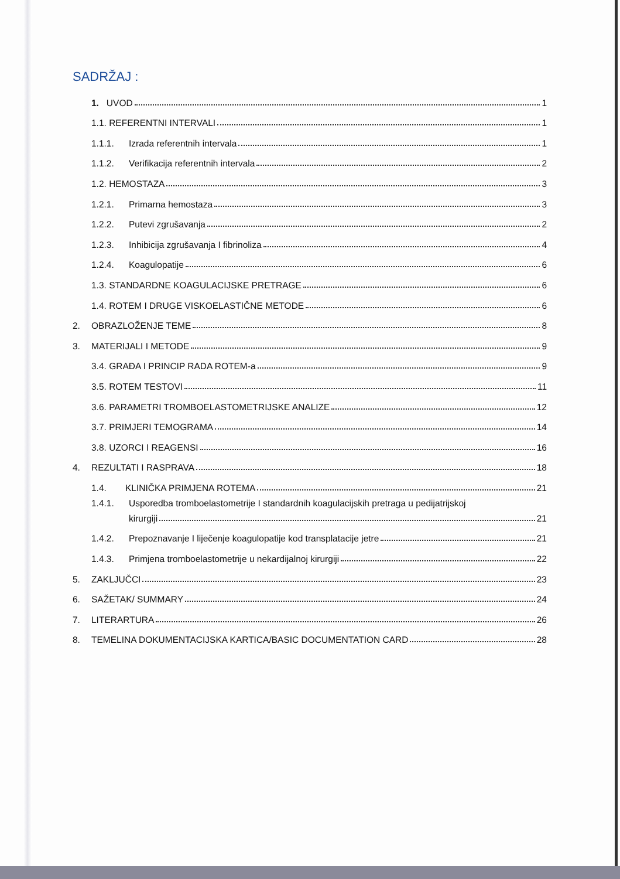SADRŽAJ :
1. UVOD 1
1.1. REFERENTNI INTERVALI 1
1.1.1. Izrada referentnih intervala 1
1.1.2. Verifikacija referentnih intervala 2
1.2. HEMOSTAZA 3
1.2.1. Primarna hemostaza 3
1.2.2. Putevi zgrušavanja 2
1.2.3. Inhibicija zgrušavanja I fibrinoliza 4
1.2.4. Koagulopatije 6
1.3. STANDARDNE KOAGULACIJSKE PRETRAGE 6
1.4. ROTEM I DRUGE VISKOELASTIČNE METODE 6
2. OBRAZLOŽENJE TEME 8
3. MATERIJALI I METODE 9
3.4. GRAĐA I PRINCIP RADA ROTEM-a 9
3.5. ROTEM TESTOVI 11
3.6. PARAMETRI TROMBOELASTOMETRIJSKE ANALIZE 12
3.7. PRIMJERI TEMOGRAMA 14
3.8. UZORCI I REAGENSI 16
4. REZULTATI I RASPRAVA 18
1.4. KLINIČKA PRIMJENA ROTEMA 21
1.4.1. Usporedba tromboelastometrije I standardnih koagulacijskih pretraga u pedijatrijskoj
kirurgiji 21
1.4.2. Prepoznavanje I liječenje koagulopatije kod transplatacije jetre 21
1.4.3. Primjena tromboelastometrije u nekardijalnoj kirurgiji 22
5. ZAKLJUČCI 23
6. SAŽETAK/ SUMMARY 24
7. LITERARTURA 26
8. TEMELINA DOKUMENTACIJSKA KARTICA/BASIC DOCUMENTATION CARD 28